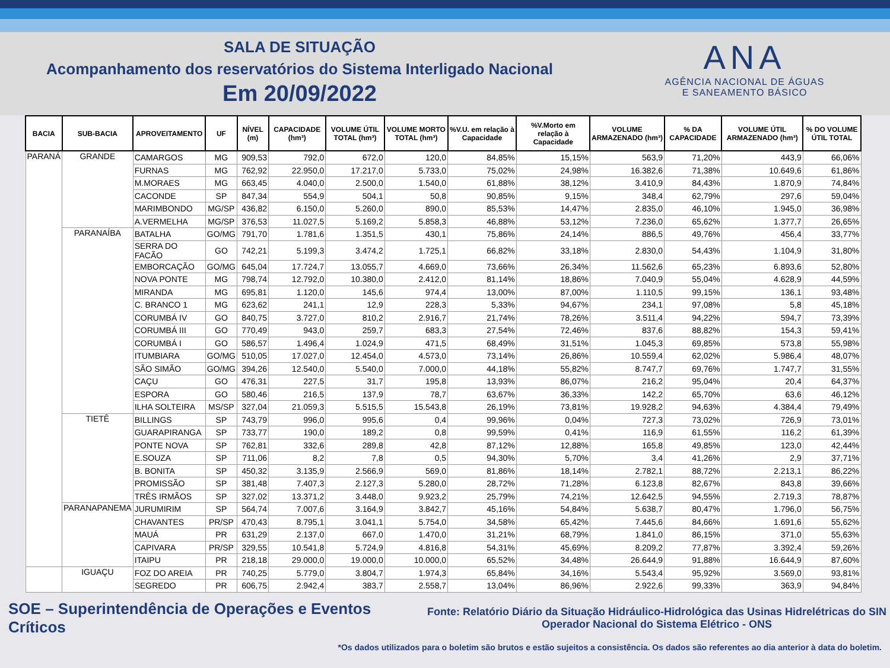SALA DE SITUAÇÃO
Acompanhamento dos reservatórios do Sistema Interligado Nacional
Em 20/09/2022
ANA
AGÊNCIA NACIONAL DE ÁGUAS
E SANEAMENTO BÁSICO
| BACIA | SUB-BACIA | APROVEITAMENTO | UF | NÍVEL (m) | CAPACIDADE (hm³) | VOLUME ÚTIL TOTAL (hm³) | VOLUME MORTO TOTAL (hm³) | %V.U. em relação à Capacidade | %V.Morto em relação à Capacidade | VOLUME ARMAZENADO (hm³) | % DA CAPACIDADE | VOLUME ÚTIL ARMAZENADO (hm³) | % DO VOLUME ÚTIL TOTAL |
| --- | --- | --- | --- | --- | --- | --- | --- | --- | --- | --- | --- | --- | --- |
| PARANÁ | GRANDE | CAMARGOS | MG | 909,53 | 792,0 | 672,0 | 120,0 | 84,85% | 15,15% | 563,9 | 71,20% | 443,9 | 66,06% |
| | | FURNAS | MG | 762,92 | 22.950,0 | 17.217,0 | 5.733,0 | 75,02% | 24,98% | 16.382,6 | 71,38% | 10.649,6 | 61,86% |
| | | M.MORAES | MG | 663,45 | 4.040,0 | 2.500,0 | 1.540,0 | 61,88% | 38,12% | 3.410,9 | 84,43% | 1.870,9 | 74,84% |
| | | CACONDE | SP | 847,34 | 554,9 | 504,1 | 50,8 | 90,85% | 9,15% | 348,4 | 62,79% | 297,6 | 59,04% |
| | | MARIMBONDO | MG/SP | 436,82 | 6.150,0 | 5.260,0 | 890,0 | 85,53% | 14,47% | 2.835,0 | 46,10% | 1.945,0 | 36,98% |
| | | A.VERMELHA | MG/SP | 376,53 | 11.027,5 | 5.169,2 | 5.858,3 | 46,88% | 53,12% | 7.236,0 | 65,62% | 1.377,7 | 26,65% |
| | PARANAÍBA | BATALHA | GO/MG | 791,70 | 1.781,6 | 1.351,5 | 430,1 | 75,86% | 24,14% | 886,5 | 49,76% | 456,4 | 33,77% |
| | | SERRA DO FACÃO | GO | 742,21 | 5.199,3 | 3.474,2 | 1.725,1 | 66,82% | 33,18% | 2.830,0 | 54,43% | 1.104,9 | 31,80% |
| | | EMBORCAÇÃO | GO/MG | 645,04 | 17.724,7 | 13.055,7 | 4.669,0 | 73,66% | 26,34% | 11.562,6 | 65,23% | 6.893,6 | 52,80% |
| | | NOVA PONTE | MG | 798,74 | 12.792,0 | 10.380,0 | 2.412,0 | 81,14% | 18,86% | 7.040,9 | 55,04% | 4.628,9 | 44,59% |
| | | MIRANDA | MG | 695,81 | 1.120,0 | 145,6 | 974,4 | 13,00% | 87,00% | 1.110,5 | 99,15% | 136,1 | 93,48% |
| | | C. BRANCO 1 | MG | 623,62 | 241,1 | 12,9 | 228,3 | 5,33% | 94,67% | 234,1 | 97,08% | 5,8 | 45,18% |
| | | CORUMBÁ IV | GO | 840,75 | 3.727,0 | 810,2 | 2.916,7 | 21,74% | 78,26% | 3.511,4 | 94,22% | 594,7 | 73,39% |
| | | CORUMBÁ III | GO | 770,49 | 943,0 | 259,7 | 683,3 | 27,54% | 72,46% | 837,6 | 88,82% | 154,3 | 59,41% |
| | | CORUMBÁ I | GO | 586,57 | 1.496,4 | 1.024,9 | 471,5 | 68,49% | 31,51% | 1.045,3 | 69,85% | 573,8 | 55,98% |
| | | ITUMBIARA | GO/MG | 510,05 | 17.027,0 | 12.454,0 | 4.573,0 | 73,14% | 26,86% | 10.559,4 | 62,02% | 5.986,4 | 48,07% |
| | | SÃO SIMÃO | GO/MG | 394,26 | 12.540,0 | 5.540,0 | 7.000,0 | 44,18% | 55,82% | 8.747,7 | 69,76% | 1.747,7 | 31,55% |
| | | CAÇU | GO | 476,31 | 227,5 | 31,7 | 195,8 | 13,93% | 86,07% | 216,2 | 95,04% | 20,4 | 64,37% |
| | | ESPORA | GO | 580,46 | 216,5 | 137,9 | 78,7 | 63,67% | 36,33% | 142,2 | 65,70% | 63,6 | 46,12% |
| | | ILHA SOLTEIRA | MS/SP | 327,04 | 21.059,3 | 5.515,5 | 15.543,8 | 26,19% | 73,81% | 19.928,2 | 94,63% | 4.384,4 | 79,49% |
| | TIETÊ | BILLINGS | SP | 743,79 | 996,0 | 995,6 | 0,4 | 99,96% | 0,04% | 727,3 | 73,02% | 726,9 | 73,01% |
| | | GUARAPIRANGA | SP | 733,77 | 190,0 | 189,2 | 0,8 | 99,59% | 0,41% | 116,9 | 61,55% | 116,2 | 61,39% |
| | | PONTE NOVA | SP | 762,81 | 332,6 | 289,8 | 42,8 | 87,12% | 12,88% | 165,8 | 49,85% | 123,0 | 42,44% |
| | | E.SOUZA | SP | 711,06 | 8,2 | 7,8 | 0,5 | 94,30% | 5,70% | 3,4 | 41,26% | 2,9 | 37,71% |
| | | B. BONITA | SP | 450,32 | 3.135,9 | 2.566,9 | 569,0 | 81,86% | 18,14% | 2.782,1 | 88,72% | 2.213,1 | 86,22% |
| | | PROMISSÃO | SP | 381,48 | 7.407,3 | 2.127,3 | 5.280,0 | 28,72% | 71,28% | 6.123,8 | 82,67% | 843,8 | 39,66% |
| | | TRÊS IRMÃOS | SP | 327,02 | 13.371,2 | 3.448,0 | 9.923,2 | 25,79% | 74,21% | 12.642,5 | 94,55% | 2.719,3 | 78,87% |
| | PARANAPANEMA | JURUMIRIM | SP | 564,74 | 7.007,6 | 3.164,9 | 3.842,7 | 45,16% | 54,84% | 5.638,7 | 80,47% | 1.796,0 | 56,75% |
| | | CHAVANTES | PR/SP | 470,43 | 8.795,1 | 3.041,1 | 5.754,0 | 34,58% | 65,42% | 7.445,6 | 84,66% | 1.691,6 | 55,62% |
| | | MAUÁ | PR | 631,29 | 2.137,0 | 667,0 | 1.470,0 | 31,21% | 68,79% | 1.841,0 | 86,15% | 371,0 | 55,63% |
| | | CAPIVARA | PR/SP | 329,55 | 10.541,8 | 5.724,9 | 4.816,8 | 54,31% | 45,69% | 8.209,2 | 77,87% | 3.392,4 | 59,26% |
| | | ITAIPU | PR | 218,18 | 29.000,0 | 19.000,0 | 10.000,0 | 65,52% | 34,48% | 26.644,9 | 91,88% | 16.644,9 | 87,60% |
| | IGUAÇU | FOZ DO AREIA | PR | 740,25 | 5.779,0 | 3.804,7 | 1.974,3 | 65,84% | 34,16% | 5.543,4 | 95,92% | 3.569,0 | 93,81% |
| | | SEGREDO | PR | 606,75 | 2.942,4 | 383,7 | 2.558,7 | 13,04% | 86,96% | 2.922,6 | 99,33% | 363,9 | 94,84% |
SOE – Superintendência de Operações e Eventos Críticos
Fonte: Relatório Diário da Situação Hidráulico-Hidrológica das Usinas Hidrelétricas do SIN
Operador Nacional do Sistema Elétrico - ONS
*Os dados utilizados para o boletim são brutos e estão sujeitos a consistência. Os dados são referentes ao dia anterior à data do boletim.